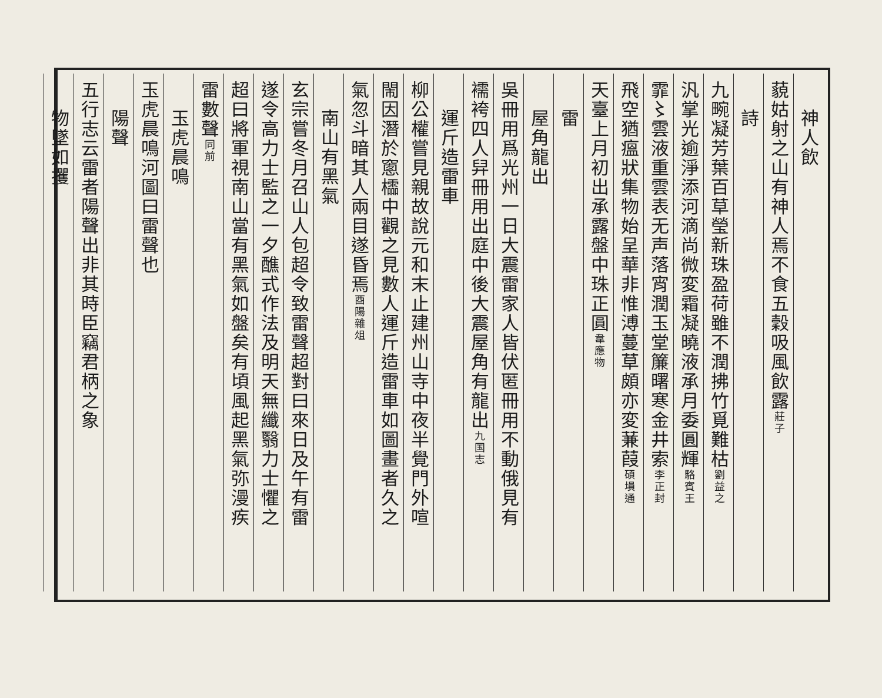神人飲
藐姑射之山有神人焉不食五穀吸風飲露莊子
詩
九畹凝芳葉百草瑩新珠盈荷雖不潤拂竹覓難枯劉益之
汎掌光逾淨添河滴尚微変霜凝曉液承月委圓輝駱賓王
霏〻雲液重雲表无声落宵潤玉堂簾曙寒金井索李正封
飛空猶瘟狀集物始呈華非惟溥蔓草頗亦変蒹葭碩塤通
天臺上月初出承露盤中珠正圓韋應物
雷
屋角龍出
吳冊用爲光州一日大震雷家人皆伏匿冊用不動俄見有
襦袴四人舁冊用出庭中後大震屋角有龍出九国志
運斤造雷車
柳公權嘗見親故說元和末止建州山寺中夜半覺門外喧
閙因潛於窻櫺中觀之見數人運斤造雷車如圖畫者久之
氣忽斗暗其人兩目遂昏焉酉陽雜俎
南山有黑氣
玄宗嘗冬月召山人包超令致雷聲超對曰來日及午有雷
遂令高力士監之一夕醮式作法及明天無纖翳力士懼之
超曰將軍視南山當有黑氣如盤矣有頃風起黑氣弥漫疾
雷數聲同前
玉虎晨鳴
玉虎晨鳴河圖曰雷聲也
陽聲
五行志云雷者陽聲出非其時臣竊君柄之象
物墜如攫